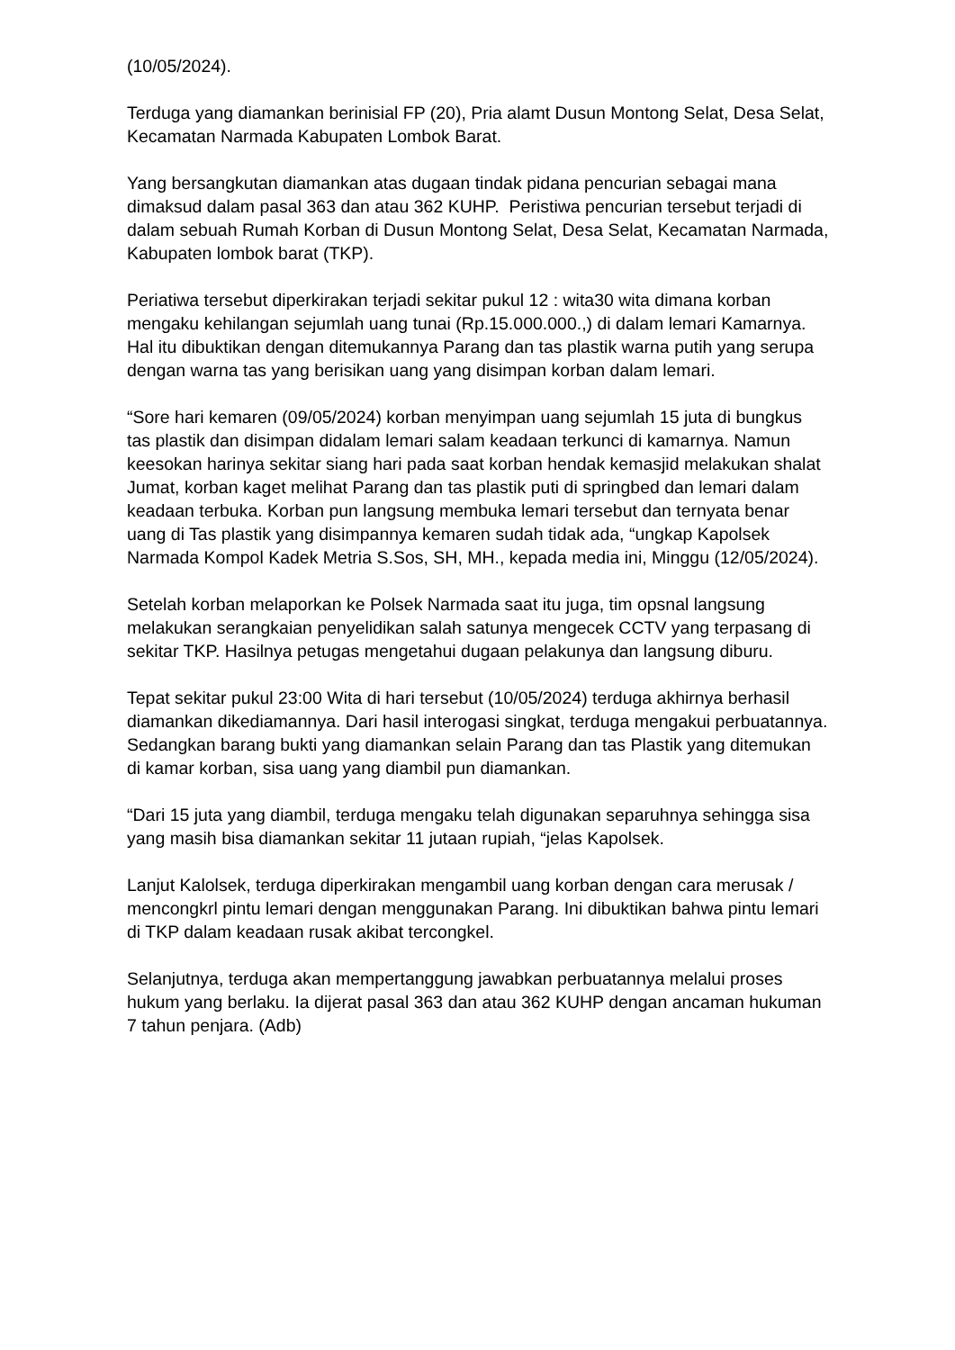(10/05/2024).
Terduga yang diamankan berinisial FP (20), Pria alamt Dusun Montong Selat, Desa Selat, Kecamatan Narmada Kabupaten Lombok Barat.
Yang bersangkutan diamankan atas dugaan tindak pidana pencurian sebagai mana dimaksud dalam pasal 363 dan atau 362 KUHP. Peristiwa pencurian tersebut terjadi di dalam sebuah Rumah Korban di Dusun Montong Selat, Desa Selat, Kecamatan Narmada, Kabupaten lombok barat (TKP).
Periatiwa tersebut diperkirakan terjadi sekitar pukul 12 : wita30 wita dimana korban mengaku kehilangan sejumlah uang tunai (Rp.15.000.000.,) di dalam lemari Kamarnya. Hal itu dibuktikan dengan ditemukannya Parang dan tas plastik warna putih yang serupa dengan warna tas yang berisikan uang yang disimpan korban dalam lemari.
“Sore hari kemaren (09/05/2024) korban menyimpan uang sejumlah 15 juta di bungkus tas plastik dan disimpan didalam lemari salam keadaan terkunci di kamarnya. Namun keesokan harinya sekitar siang hari pada saat korban hendak kemasjid melakukan shalat Jumat, korban kaget melihat Parang dan tas plastik puti di springbed dan lemari dalam keadaan terbuka. Korban pun langsung membuka lemari tersebut dan ternyata benar uang di Tas plastik yang disimpannya kemaren sudah tidak ada, “ungkap Kapolsek Narmada Kompol Kadek Metria S.Sos, SH, MH., kepada media ini, Minggu (12/05/2024).
Setelah korban melaporkan ke Polsek Narmada saat itu juga, tim opsnal langsung melakukan serangkaian penyelidikan salah satunya mengecek CCTV yang terpasang di sekitar TKP. Hasilnya petugas mengetahui dugaan pelakunya dan langsung diburu.
Tepat sekitar pukul 23:00 Wita di hari tersebut (10/05/2024) terduga akhirnya berhasil diamankan dikediamannya. Dari hasil interogasi singkat, terduga mengakui perbuatannya. Sedangkan barang bukti yang diamankan selain Parang dan tas Plastik yang ditemukan di kamar korban, sisa uang yang diambil pun diamankan.
“Dari 15 juta yang diambil, terduga mengaku telah digunakan separuhnya sehingga sisa yang masih bisa diamankan sekitar 11 jutaan rupiah, “jelas Kapolsek.
Lanjut Kalolsek, terduga diperkirakan mengambil uang korban dengan cara merusak / mencongkrl pintu lemari dengan menggunakan Parang. Ini dibuktikan bahwa pintu lemari di TKP dalam keadaan rusak akibat tercongkel.
Selanjutnya, terduga akan mempertanggung jawabkan perbuatannya melalui proses hukum yang berlaku. Ia dijerat pasal 363 dan atau 362 KUHP dengan ancaman hukuman 7 tahun penjara. (Adb)